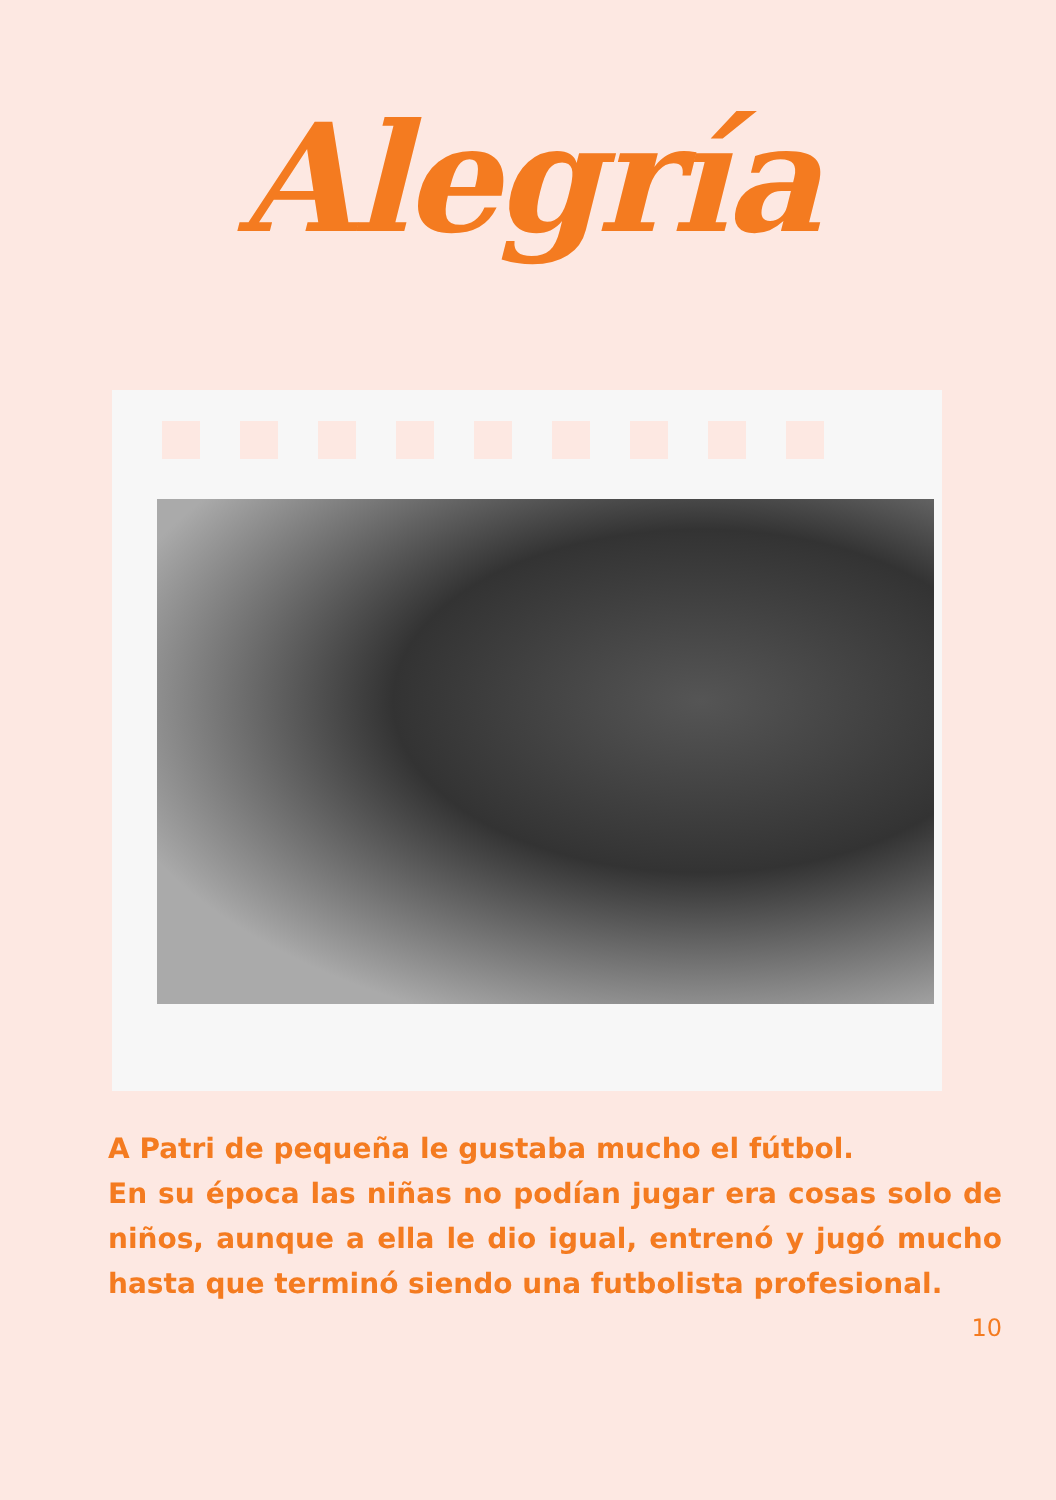Alegría
A Patri de pequeña le gustaba mucho el fútbol.
En su época las niñas no podían jugar era cosas solo de niños, aunque a ella le dio igual, entrenó y jugó mucho hasta que terminó siendo una futbolista profesional.
10